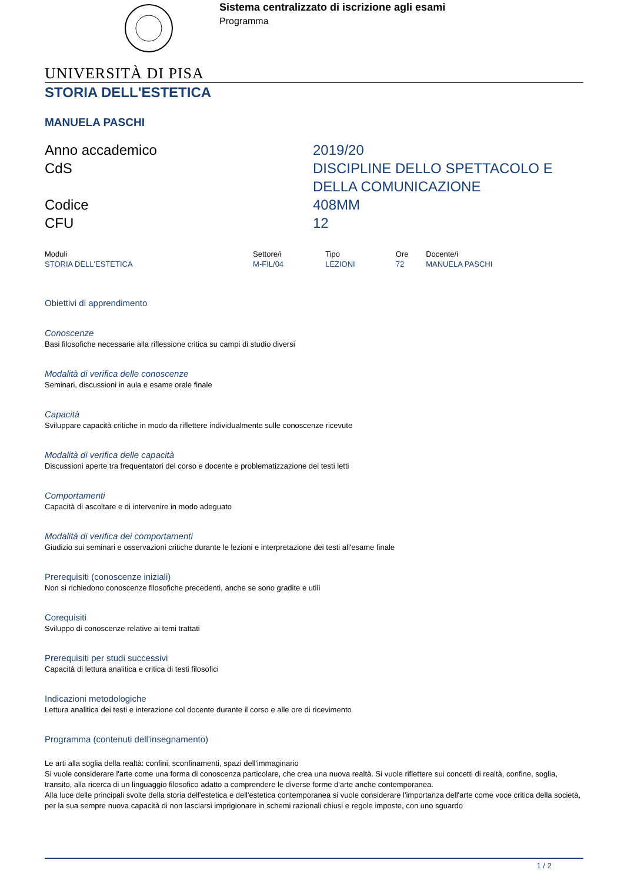Sistema centralizzato di iscrizione agli esami
Programma
UNIVERSITÀ DI PISA
STORIA DELL'ESTETICA
MANUELA PASCHI
| Anno accademico | 2019/20 |
| CdS | DISCIPLINE DELLO SPETTACOLO E DELLA COMUNICAZIONE |
| Codice | 408MM |
| CFU | 12 |
| Moduli | Settore/i | Tipo | Ore | Docente/i |
| --- | --- | --- | --- | --- |
| STORIA DELL'ESTETICA | M-FIL/04 | LEZIONI | 72 | MANUELA PASCHI |
Obiettivi di apprendimento
Conoscenze
Basi filosofiche necessarie alla riflessione critica su campi di studio diversi
Modalità di verifica delle conoscenze
Seminari, discussioni in aula e esame orale finale
Capacità
Sviluppare capacità critiche in modo da riflettere individualmente sulle conoscenze ricevute
Modalità di verifica delle capacità
Discussioni aperte tra frequentatori del corso e docente e problematizzazione dei testi letti
Comportamenti
Capacità di ascoltare e di intervenire in modo adeguato
Modalità di verifica dei comportamenti
Giudizio sui seminari e osservazioni critiche durante le lezioni e interpretazione dei testi all'esame finale
Prerequisiti (conoscenze iniziali)
Non si richiedono conoscenze filosofiche precedenti, anche se sono gradite e utili
Corequisiti
Sviluppo di conoscenze relative ai temi trattati
Prerequisiti per studi successivi
Capacità di lettura analitica e critica di testi filosofici
Indicazioni metodologiche
Lettura analitica dei testi e interazione col docente durante il corso e alle ore di ricevimento
Programma (contenuti dell'insegnamento)
Le arti alla soglia della realtà: confini, sconfinamenti, spazi dell'immaginario
Si vuole considerare l'arte come una forma di conoscenza particolare, che crea una nuova realtà. Si vuole riflettere sui concetti di realtà, confine, soglia, transito, alla ricerca di un linguaggio filosofico adatto a comprendere le diverse forme d'arte anche contemporanea.
Alla luce delle principali svolte della storia dell'estetica e dell'estetica contemporanea si vuole considerare l'importanza dell'arte come voce critica della società, per la sua sempre nuova capacità di non lasciarsi imprigionare in schemi razionali chiusi e regole imposte, con uno sguardo
1 / 2